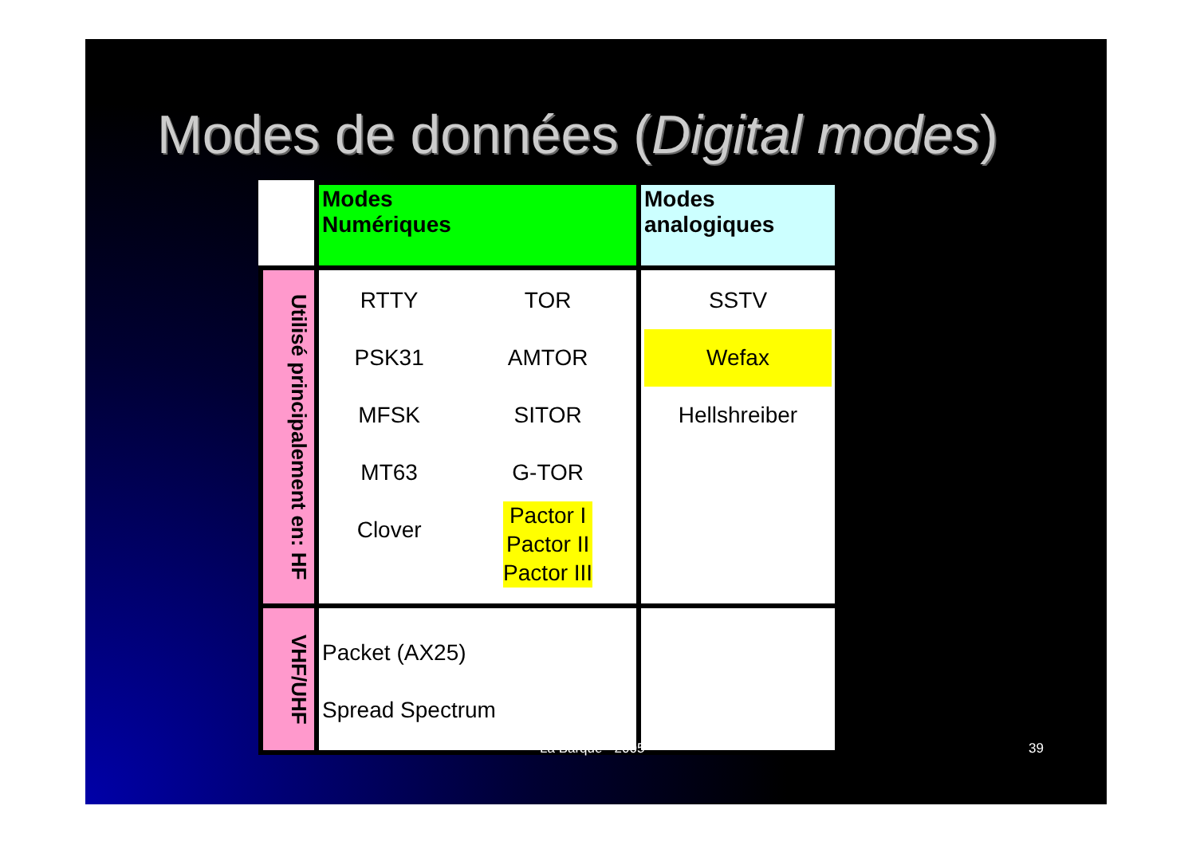Modes de données (Digital modes)
| | Modes Numériques | | Modes analogiques |
| Utilisé principalement en: HF | RTTY PSK31 MFSK MT63 Clover | TOR AMTOR SITOR G-TOR Pactor I Pactor II Pactor III | SSTV Wefax Hellshreiber |
| VHF/UHF | Packet (AX25) Spread Spectrum | | |
La Barque - 2005 39